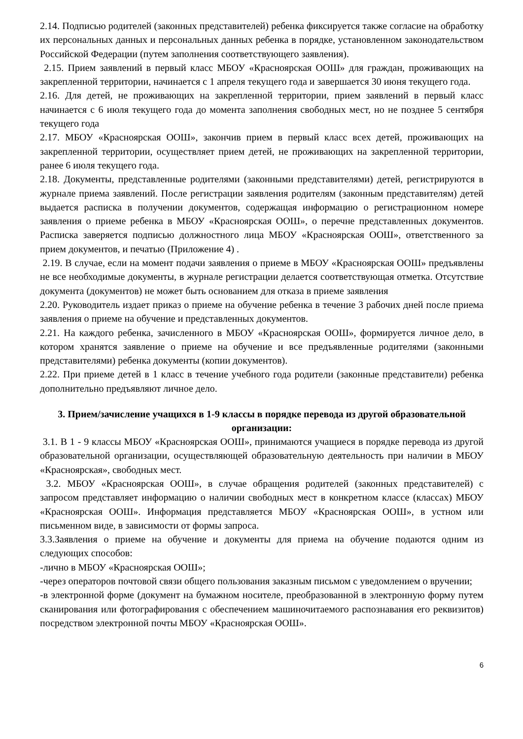2.14. Подписью родителей (законных представителей) ребенка фиксируется также согласие на обработку их персональных данных и персональных данных ребенка в порядке, установленном законодательством Российской Федерации (путем заполнения соответствующего заявления).
2.15. Прием заявлений в первый класс МБОУ «Красноярская ООШ» для граждан, проживающих на закрепленной территории, начинается с 1 апреля текущего года и завершается 30 июня текущего года.
2.16. Для детей, не проживающих на закрепленной территории, прием заявлений в первый класс начинается с 6 июля текущего года до момента заполнения свободных мест, но не позднее 5 сентября текущего года
2.17. МБОУ «Красноярская ООШ», закончив прием в первый класс всех детей, проживающих на закрепленной территории, осуществляет прием детей, не проживающих на закрепленной территории, ранее 6 июля текущего года.
2.18. Документы, представленные родителями (законными представителями) детей, регистрируются в журнале приема заявлений. После регистрации заявления родителям (законным представителям) детей выдается расписка в получении документов, содержащая информацию о регистрационном номере заявления о приеме ребенка в МБОУ «Красноярская ООШ», о перечне представленных документов. Расписка заверяется подписью должностного лица МБОУ «Красноярская ООШ», ответственного за прием документов, и печатью (Приложение 4) .
2.19. В случае, если на момент подачи заявления о приеме в МБОУ «Красноярская ООШ» предъявлены не все необходимые документы, в журнале регистрации делается соответствующая отметка. Отсутствие документа (документов) не может быть основанием для отказа в приеме заявления
2.20. Руководитель издает приказ о приеме на обучение ребенка в течение 3 рабочих дней после приема заявления о приеме на обучение и представленных документов.
2.21. На каждого ребенка, зачисленного в МБОУ «Красноярская ООШ», формируется личное дело, в котором хранятся заявление о приеме на обучение и все предъявленные родителями (законными представителями) ребенка документы (копии документов).
2.22. При приеме детей в 1 класс в течение учебного года родители (законные представители) ребенка дополнительно предъявляют личное дело.
3. Прием/зачисление учащихся в 1-9 классы в порядке перевода из другой образовательной организации:
3.1. В 1 - 9 классы МБОУ «Красноярская ООШ», принимаются учащиеся в порядке перевода из другой образовательной организации, осуществляющей образовательную деятельность при наличии в МБОУ «Красноярская», свободных мест.
3.2. МБОУ «Красноярская ООШ», в случае обращения родителей (законных представителей) с запросом представляет информацию о наличии свободных мест в конкретном классе (классах) МБОУ «Красноярская ООШ». Информация представляется МБОУ «Красноярская ООШ», в устном или письменном виде, в зависимости от формы запроса.
3.3.Заявления о приеме на обучение и документы для приема на обучение подаются одним из следующих способов:
-лично в МБОУ «Красноярская ООШ»;
-через операторов почтовой связи общего пользования заказным письмом с уведомлением о вручении;
-в электронной форме (документ на бумажном носителе, преобразованной в электронную форму путем сканирования или фотографирования с обеспечением машиночитаемого распознавания его реквизитов) посредством электронной почты МБОУ «Красноярская ООШ».
6